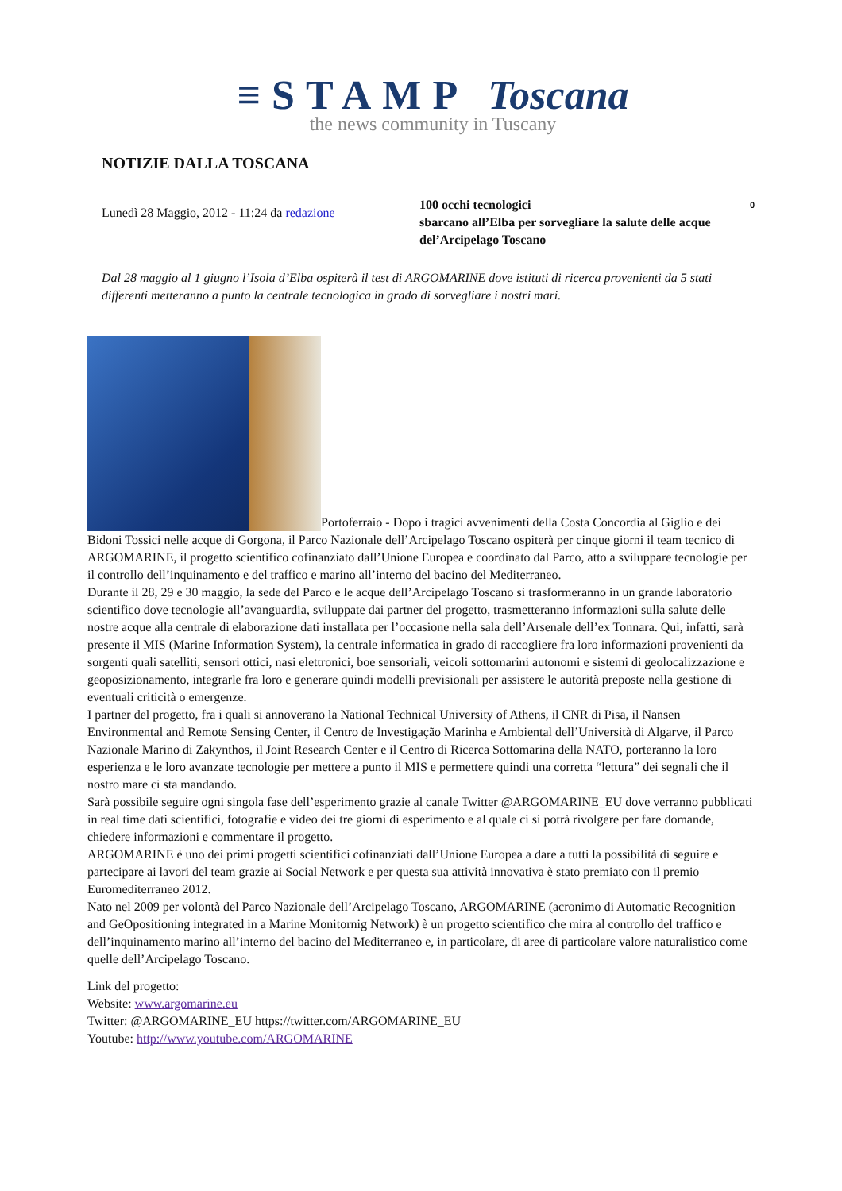≡STAMP Toscana
the news community in Tuscany
NOTIZIE DALLA TOSCANA
Lunedì 28 Maggio, 2012 - 11:24 da redazione
100 occhi tecnologici 0
sbarcano all’Elba per sorvegliare la salute delle acque del’Arcipelago Toscano
Dal 28 maggio al 1 giugno l’Isola d’Elba ospiterà il test di ARGOMARINE dove istituti di ricerca provenienti da 5 stati differenti metteranno a punto la centrale tecnologica in grado di sorvegliare i nostri mari.
Portoferraio - Dopo i tragici avvenimenti della Costa Concordia al Giglio e dei Bidoni Tossici nelle acque di Gorgona, il Parco Nazionale dell’Arcipelago Toscano ospiterà per cinque giorni il team tecnico di ARGOMARINE, il progetto scientifico cofinanziato dall’Unione Europea e coordinato dal Parco, atto a sviluppare tecnologie per il controllo dell’inquinamento e del traffico e marino all’interno del bacino del Mediterraneo.
Durante il 28, 29 e 30 maggio, la sede del Parco e le acque dell’Arcipelago Toscano si trasformeranno in un grande laboratorio scientifico dove tecnologie all’avanguardia, sviluppate dai partner del progetto, trasmetteranno informazioni sulla salute delle nostre acque alla centrale di elaborazione dati installata per l’occasione nella sala dell’Arsenale dell’ex Tonnara. Qui, infatti, sarà presente il MIS (Marine Information System), la centrale informatica in grado di raccogliere fra loro informazioni provenienti da sorgenti quali satelliti, sensori ottici, nasi elettronici, boe sensoriali, veicoli sottomarini autonomi e sistemi di geolocalizzazione e geoposizionamento, integrarle fra loro e generare quindi modelli previsionali per assistere le autorità preposte nella gestione di eventuali criticità o emergenze.
I partner del progetto, fra i quali si annoverano la National Technical University of Athens, il CNR di Pisa, il Nansen Environmental and Remote Sensing Center, il Centro de Investigação Marinha e Ambiental dell’Università di Algarve, il Parco Nazionale Marino di Zakynthos, il Joint Research Center e il Centro di Ricerca Sottomarina della NATO, porteranno la loro esperienza e le loro avanzate tecnologie per mettere a punto il MIS e permettere quindi una corretta “lettura” dei segnali che il nostro mare ci sta mandando.
Sarà possibile seguire ogni singola fase dell’esperimento grazie al canale Twitter @ARGOMARINE_EU dove verranno pubblicati in real time dati scientifici, fotografie e video dei tre giorni di esperimento e al quale ci si potrà rivolgere per fare domande, chiedere informazioni e commentare il progetto.
ARGOMARINE è uno dei primi progetti scientifici cofinanziati dall’Unione Europea a dare a tutti la possibilità di seguire e partecipare ai lavori del team grazie ai Social Network e per questa sua attività innovativa è stato premiato con il premio Euromediterraneo 2012.
Nato nel 2009 per volontà del Parco Nazionale dell’Arcipelago Toscano, ARGOMARINE (acronimo di Automatic Recognition and GeOpositioning integrated in a Marine Monitornig Network) è un progetto scientifico che mira al controllo del traffico e dell’inquinamento marino all’interno del bacino del Mediterraneo e, in particolare, di aree di particolare valore naturalistico come quelle dell’Arcipelago Toscano.
Link del progetto:
Website: www.argomarine.eu
Twitter: @ARGOMARINE_EU https://twitter.com/ARGOMARINE_EU
Youtube: http://www.youtube.com/ARGOMARINE